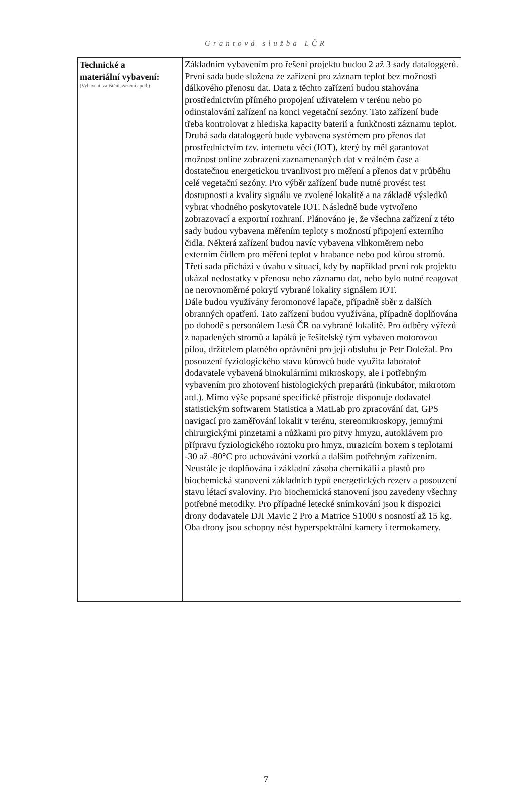Grantová služba LČR
| Technické a materiální vybavení: (Vybavení, zajištění, zázemí apod.) | Základním vybavením pro řešení projektu budou 2 až 3 sady dataloggerů. První sada bude složena ze zařízení pro záznam teplot bez možnosti dálkového přenosu dat. Data z těchto zařízení budou stahována prostřednictvím přímého propojení uživatelem v terénu nebo po odinstalování zařízení na konci vegetační sezóny. Tato zařízení bude třeba kontrolovat z hlediska kapacity baterií a funkčnosti záznamu teplot. Druhá sada dataloggerů bude vybavena systémem pro přenos dat prostřednictvím tzv. internetu věcí (IOT), který by měl garantovat možnost online zobrazení zaznamenaných dat v reálném čase a dostatečnou energetickou trvanlivost pro měření a přenos dat v průběhu celé vegetační sezóny. Pro výběr zařízení bude nutné provést test dostupnosti a kvality signálu ve zvolené lokalitě a na základě výsledků vybrat vhodného poskytovatele IOT. Následně bude vytvořeno zobrazovací a exportní rozhraní. Plánováno je, že všechna zařízení z této sady budou vybavena měřením teploty s možností připojení externího čidla. Některá zařízení budou navíc vybavena vlhkoměrem nebo externím čidlem pro měření teplot v hrabance nebo pod kůrou stromů. Třetí sada přichází v úvahu v situaci, kdy by například první rok projektu ukázal nedostatky v přenosu nebo záznamu dat, nebo bylo nutné reagovat ne nerovnoměrné pokrytí vybrané lokality signálem IOT. Dále budou využívány feromonové lapače, případně sběr z dalších obranných opatření. Tato zařízení budou využívána, případně doplňována po dohodě s personálem Lesů ČR na vybrané lokalitě. Pro odběry výřezů z napadených stromů a lapáků je řešitelský tým vybaven motorovou pilou, držitelem platného oprávnění pro její obsluhu je Petr Doležal. Pro posouzení fyziologického stavu kůrovců bude využita laboratoř dodavatele vybavená binokulárními mikroskopy, ale i potřebným vybavením pro zhotovení histologických preparátů (inkubátor, mikrotom atd.). Mimo výše popsané specifické přístroje disponuje dodavatel statistickým softwarem Statistica a MatLab pro zpracování dat, GPS navigací pro zaměřování lokalit v terénu, stereomikroskopy, jemnými chirurgickými pinzetami a nůžkami pro pitvy hmyzu, autoklávem pro přípravu fyziologického roztoku pro hmyz, mrazicím boxem s teplotami -30 až -80°C pro uchovávání vzorků a dalším potřebným zařízením. Neustále je doplňována i základní zásoba chemikálií a plastů pro biochemická stanovení základních typů energetických rezerv a posouzení stavu létací svaloviny. Pro biochemická stanovení jsou zavedeny všechny potřebné metodiky. Pro případné letecké snímkování jsou k dispozici drony dodavatele DJI Mavic 2 Pro a Matrice S1000 s nosností až 15 kg. Oba drony jsou schopny nést hyperspektrální kamery i termokamery. |
7